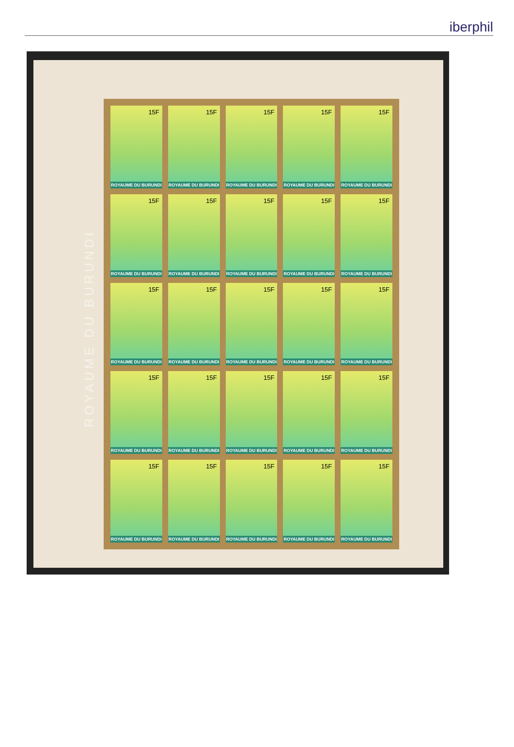iberphil
ROYAUME DU BURUNDI
15F
ROYAUME DU BURUNDI
15F
ROYAUME DU BURUNDI
15F
ROYAUME DU BURUNDI
15F
ROYAUME DU BURUNDI
15F
ROYAUME DU BURUNDI
15F
ROYAUME DU BURUNDI
15F
ROYAUME DU BURUNDI
15F
ROYAUME DU BURUNDI
15F
ROYAUME DU BURUNDI
15F
ROYAUME DU BURUNDI
15F
ROYAUME DU BURUNDI
15F
ROYAUME DU BURUNDI
15F
ROYAUME DU BURUNDI
15F
ROYAUME DU BURUNDI
15F
ROYAUME DU BURUNDI
15F
ROYAUME DU BURUNDI
15F
ROYAUME DU BURUNDI
15F
ROYAUME DU BURUNDI
15F
ROYAUME DU BURUNDI
15F
ROYAUME DU BURUNDI
15F
ROYAUME DU BURUNDI
15F
ROYAUME DU BURUNDI
15F
ROYAUME DU BURUNDI
15F
ROYAUME DU BURUNDI
15F
ROYAUME DU BURUNDI